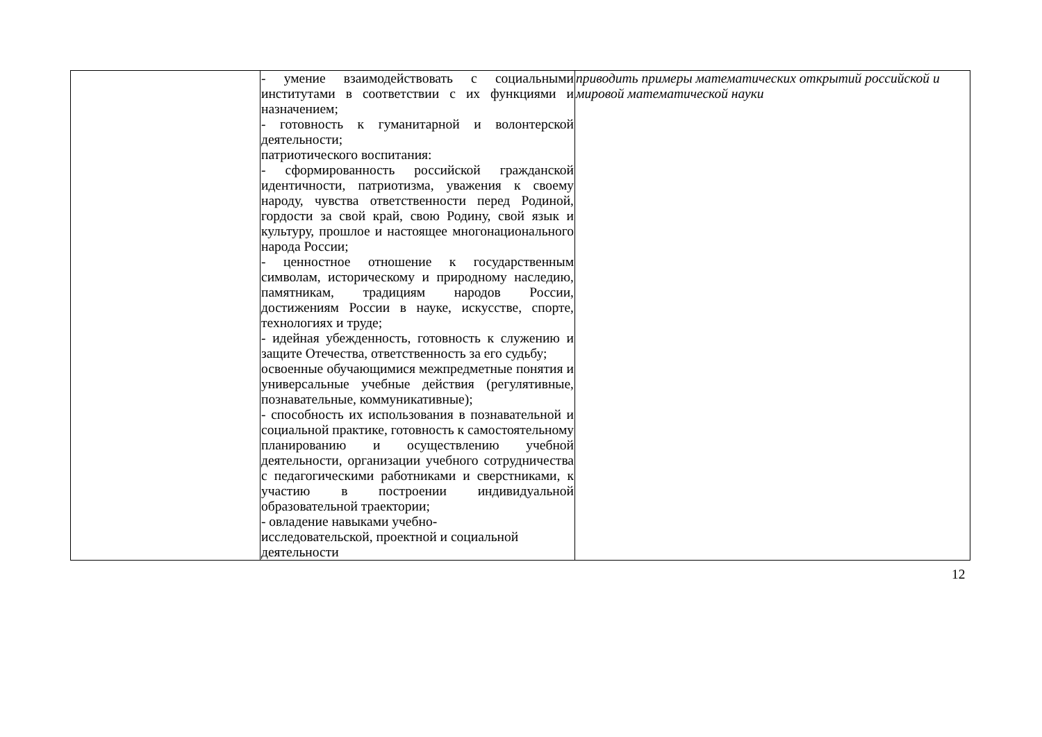| | - умение взаимодействовать с социальными институтами в соответствии с их функциями и назначением; - готовность к гуманитарной и волонтерской деятельности; патриотического воспитания: - сформированность российской гражданской идентичности, патриотизма, уважения к своему народу, чувства ответственности перед Родиной, гордости за свой край, свою Родину, свой язык и культуру, прошлое и настоящее многонационального народа России; - ценностное отношение к государственным символам, историческому и природному наследию, памятникам, традициям народов России, достижениям России в науке, искусстве, спорте, технологиях и труде; - идейная убежденность, готовность к служению и защите Отечества, ответственность за его судьбу; освоенные обучающимися межпредметные понятия и универсальные учебные действия (регулятивные, познавательные, коммуникативные); - способность их использования в познавательной и социальной практике, готовность к самостоятельному планированию и осуществлению учебной деятельности, организации учебного сотрудничества с педагогическими работниками и сверстниками, к участию в построении индивидуальной образовательной траектории; - овладение навыками учебно- исследовательской, проектной и социальной деятельности | приводить примеры математических открытий российской и мировой математической науки |
12